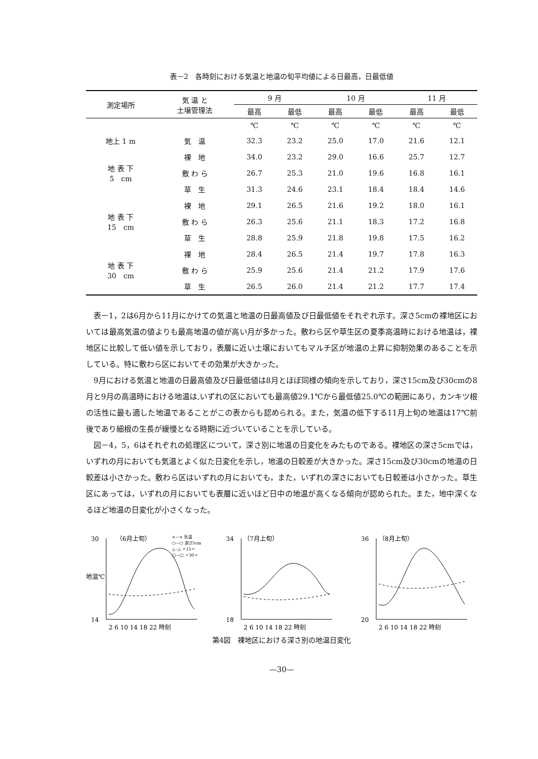表－2　各時刻における気温と地温の旬平均値による日最高，日最低値
| 測定場所 | 気 温 と 土壌管理法 | 9 月 | | 10 月 | | 11 月 | |
| --- | --- | --- | --- | --- | --- | --- | --- |
| | | 最高 | 最低 | 最高 | 最低 | 最高 | 最低 |
| | | ℃ | ℃ | ℃ | ℃ | ℃ | ℃ |
| 地上 1 m | 気 温 | 32.3 | 23.2 | 25.0 | 17.0 | 21.6 | 12.1 |
| 地 表 下 5 cm | 裸 地 | 34.0 | 23.2 | 29.0 | 16.6 | 25.7 | 12.7 |
| | 敷 わ ら | 26.7 | 25.3 | 21.0 | 19.6 | 16.8 | 16.1 |
| | 草 生 | 31.3 | 24.6 | 23.1 | 18.4 | 18.4 | 14.6 |
| 地 表 下 15 cm | 裸 地 | 29.1 | 26.5 | 21.6 | 19.2 | 18.0 | 16.1 |
| | 敷 わ ら | 26.3 | 25.6 | 21.1 | 18.3 | 17.2 | 16.8 |
| | 草 生 | 28.8 | 25.9 | 21.8 | 19.8 | 17.5 | 16.2 |
| 地 表 下 30 cm | 裸 地 | 28.4 | 26.5 | 21.4 | 19.7 | 17.8 | 16.3 |
| | 敷 わ ら | 25.9 | 25.6 | 21.4 | 21.2 | 17.9 | 17.6 |
| | 草 生 | 26.5 | 26.0 | 21.4 | 21.2 | 17.7 | 17.4 |
表－1，2は6月から11月にかけての気温と地温の日最高値及び日最低値をそれぞれ示す。深さ5cmの裸地区においては最高気温の値よりも最高地温の値が高い月が多かった。敷わら区や草生区の夏季高温時における地温は，裸地区に比較して低い値を示しており，表層に近い土壌においてもマルチ区が地温の上昇に抑制効果のあることを示している。特に敷わら区においてその効果が大きかった。
9月における気温と地温の日最高値及び日最低値は8月とほぼ同様の傾向を示しており，深さ15cm及び30cmの8月と9月の高温時における地温は,いずれの区においても最高値29.1℃から最低値25.0℃の範囲にあり，カンキツ根の活性に最も適した地温であることがこの表からも認められる。また，気温の低下する11月上旬の地温は17℃前後であり細根の生長が緩慢となる時期に近づいていることを示している。
図－4，5，6はそれぞれの処理区について，深さ別に地温の日変化をみたものである。裸地区の深さ5cmでは，いずれの月においても気温とよく似た日変化を示し，地温の日較差が大きかった。深さ15cm及び30cmの地温の日較差は小さかった。敷わら区はいずれの月においても，また，いずれの深さにおいても日較差は小さかった。草生区にあっては，いずれの月においても表層に近いほど日中の地温が高くなる傾向が認められた。また，地中深くなるほど地温の日変化が小さくなった。
30
14
地温℃
（6月上旬）
×—× 気温
○---○ 深さ5cm
△--△ 〃15〃
□—□ 〃30〃
2 6 10 14 18 22 時刻
34
18
（7月上旬）
2 6 10 14 18 22 時刻
36
20
（8月上旬）
2 6 10 14 18 22 時刻
第4図　裸地区における深さ別の地温日変化
—30—